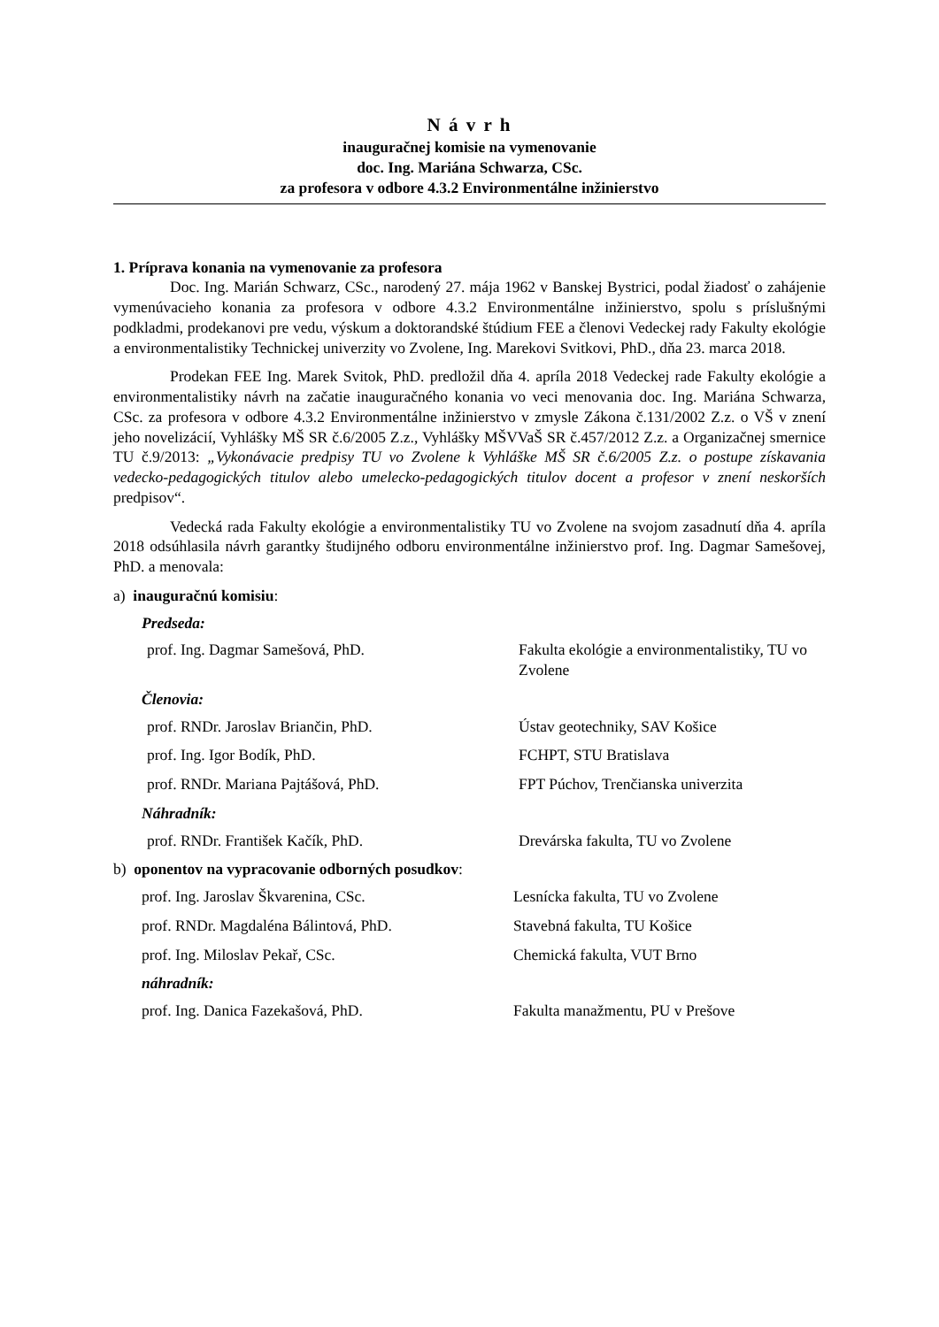N á v r h
inauguračnej komisie na vymenovanie
doc. Ing. Mariána Schwarza, CSc.
za profesora v odbore 4.3.2 Environmentálne inžinierstvo
1. Príprava konania na vymenovanie za profesora
Doc. Ing. Marián Schwarz, CSc., narodený 27. mája 1962 v Banskej Bystrici, podal žiadosť o zahájenie vymenúvacieho konania za profesora v odbore 4.3.2 Environmentálne inžinierstvo, spolu s príslušnými podkladmi, prodekanovi pre vedu, výskum a doktorandské štúdium FEE a členovi Vedeckej rady Fakulty ekológie a environmentalistiky Technickej univerzity vo Zvolene, Ing. Marekovi Svitkovi, PhD., dňa 23. marca 2018.
Prodekan FEE Ing. Marek Svitok, PhD. predložil dňa 4. apríla 2018 Vedeckej rade Fakulty ekológie a environmentalistiky návrh na začatie inauguračného konania vo veci menovania doc. Ing. Mariána Schwarza, CSc. za profesora v odbore 4.3.2 Environmentálne inžinierstvo v zmysle Zákona č.131/2002 Z.z. o VŠ v znení jeho novelizácií, Vyhlášky MŠ SR č.6/2005 Z.z., Vyhlášky MŠVVaŠ SR č.457/2012 Z.z. a Organizačnej smernice TU č.9/2013: „Vykonávacie predpisy TU vo Zvolene k Vyhláške MŠ SR č.6/2005 Z.z. o postupe získavania vedecko-pedagogických titulov alebo umelecko-pedagogických titulov docent a profesor v znení neskorších predpisov“.
Vedecká rada Fakulty ekológie a environmentalistiky TU vo Zvolene na svojom zasadnutí dňa 4. apríla 2018 odsúhlasila návrh garantky študijného odboru environmentálne inžinierstvo prof. Ing. Dagmar Samešovej, PhD. a menovala:
a) inauguračnú komisiu:
Predseda:
prof. Ing. Dagmar Samešová, PhD. Fakulta ekológie a environmentalistiky, TU vo Zvolene
Členovia:
prof. RNDr. Jaroslav Briančin, PhD. Ústav geotechniky, SAV Košice
prof. Ing. Igor Bodík, PhD. FCHPT, STU Bratislava
prof. RNDr. Mariana Pajtášová, PhD. FPT Púchov, Trenčianska univerzita
Náhradník:
prof. RNDr. František Kačík, PhD. Drevárska fakulta, TU vo Zvolene
b) oponentov na vypracovanie odborných posudkov:
prof. Ing. Jaroslav Škvarenina, CSc. Lesnícka fakulta, TU vo Zvolene
prof. RNDr. Magdaléna Bálintová, PhD. Stavebná fakulta, TU Košice
prof. Ing. Miloslav Pekař, CSc. Chemická fakulta, VUT Brno
náhradník:
prof. Ing. Danica Fazekašová, PhD. Fakulta manažmentu, PU v Prešove